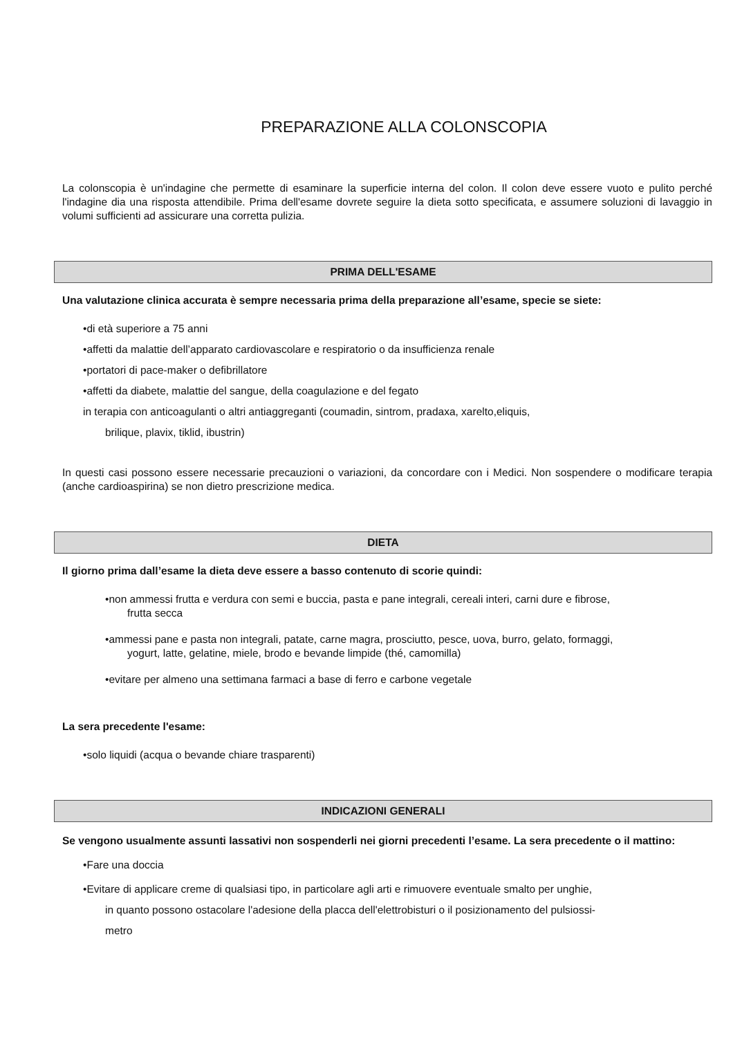PREPARAZIONE ALLA COLONSCOPIA
La colonscopia è un'indagine che permette di esaminare la superficie interna del colon. Il colon deve essere vuoto e pulito perché l'indagine dia una risposta attendibile. Prima dell'esame dovrete seguire la dieta sotto specificata, e assumere soluzioni di lavaggio in volumi sufficienti ad assicurare una corretta pulizia.
PRIMA DELL'ESAME
Una valutazione clinica accurata è sempre necessaria prima della preparazione all’esame, specie se siete:
•di età superiore a 75 anni
•affetti da malattie dell’apparato cardiovascolare e respiratorio o da insufficienza renale
•portatori di pace-maker o defibrillatore
•affetti da diabete, malattie del sangue, della coagulazione e del fegato
in terapia con anticoagulanti o altri antiaggreganti (coumadin, sintrom, pradaxa, xarelto,eliquis,
brilique, plavix, tiklid, ibustrin)
In questi casi possono essere necessarie precauzioni o variazioni, da concordare con i Medici. Non sospendere o modificare terapia (anche cardioaspirina) se non dietro prescrizione medica.
DIETA
Il giorno prima dall’esame la dieta deve essere a basso contenuto di scorie quindi:
•non ammessi frutta e verdura con semi e buccia, pasta e pane integrali, cereali interi, carni dure e fibrose,
frutta secca
•ammessi pane e pasta non integrali, patate, carne magra, prosciutto, pesce, uova, burro, gelato, formaggi,
yogurt, latte, gelatine, miele, brodo e bevande limpide (thé, camomilla)
•evitare per almeno una settimana farmaci a base di ferro e carbone vegetale
La sera precedente l'esame:
•solo liquidi (acqua o bevande chiare trasparenti)
INDICAZIONI GENERALI
Se vengono usualmente assunti lassativi non sospenderli nei giorni precedenti l’esame. La sera precedente o il mattino:
•Fare una doccia
•Evitare di applicare creme di qualsiasi tipo, in particolare agli arti e rimuovere eventuale smalto per unghie,
in quanto possono ostacolare l'adesione della placca dell'elettrobisturi o il posizionamento del pulsiossi-
metro